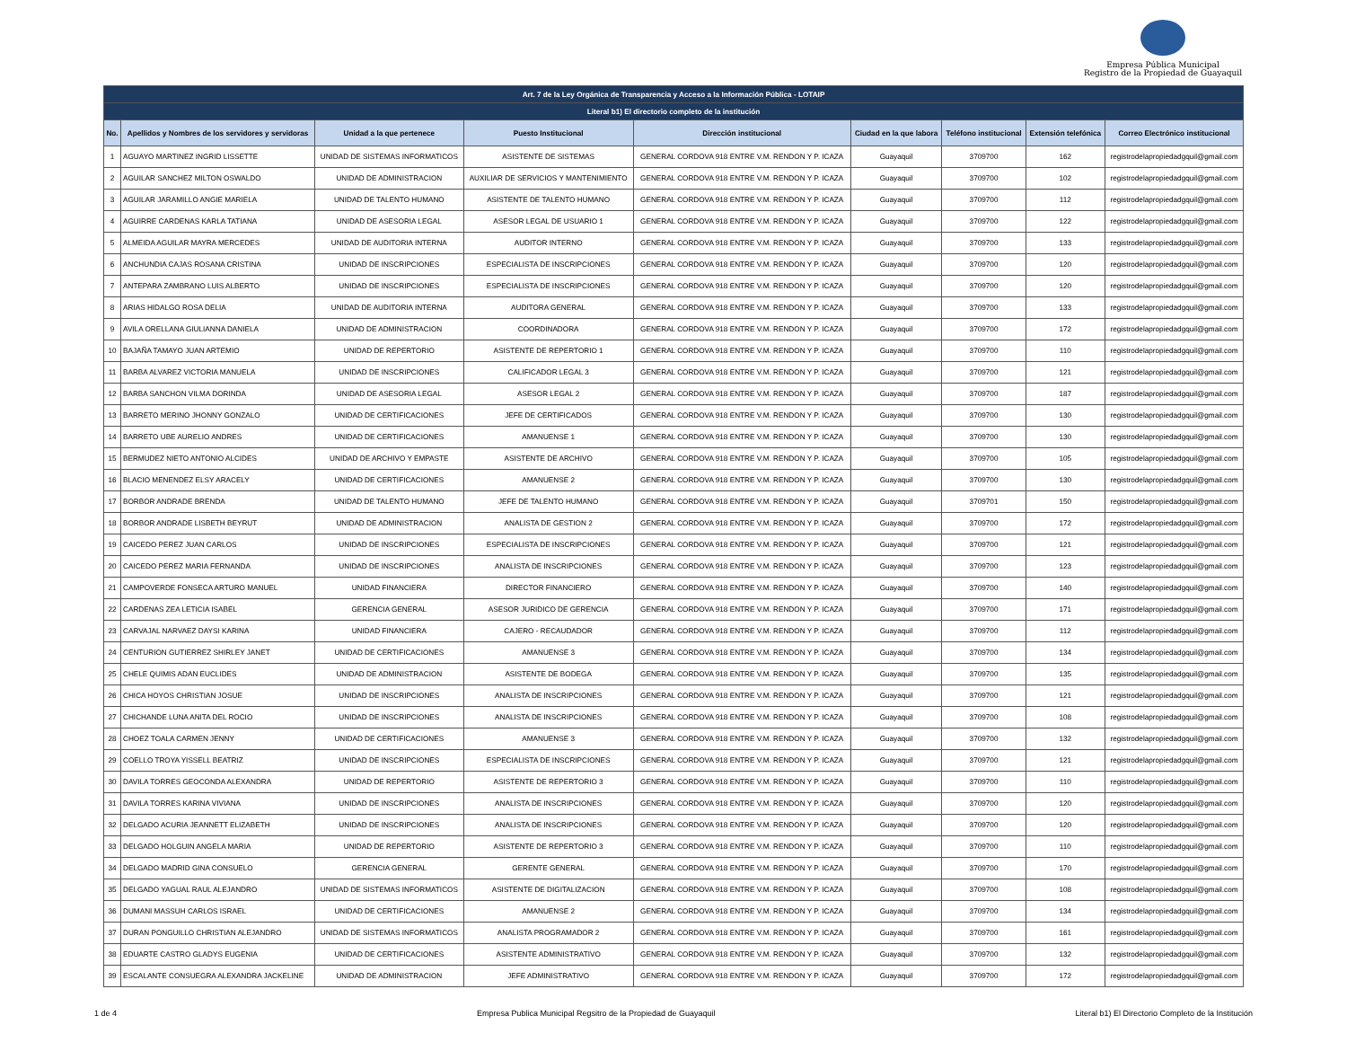Empresa Pública Municipal
Registro de la Propiedad de Guayaquil
| Art. 7 de la Ley Orgánica de Transparencia y Acceso a la Información Pública - LOTAIP | | | | | | | | |
| Literal b1) El directorio completo de la institución | | | | | | | | |
| No. | Apellidos y Nombres de los servidores y servidoras | Unidad a la que pertenece | Puesto Institucional | Dirección institucional | Ciudad en la que labora | Teléfono institucional | Extensión telefónica | Correo Electrónico institucional |
| 1 | AGUAYO MARTINEZ INGRID LISSETTE | UNIDAD DE SISTEMAS INFORMATICOS | ASISTENTE DE SISTEMAS | GENERAL CORDOVA 918 ENTRE V.M. RENDON Y P. ICAZA | Guayaquil | 3709700 | 162 | registrodelapropiedadgquil@gmail.com |
| 2 | AGUILAR SANCHEZ MILTON OSWALDO | UNIDAD DE ADMINISTRACION | AUXILIAR DE SERVICIOS Y MANTENIMIENTO | GENERAL CORDOVA 918 ENTRE V.M. RENDON Y P. ICAZA | Guayaquil | 3709700 | 102 | registrodelapropiedadgquil@gmail.com |
| 3 | AGUILAR JARAMILLO ANGIE MARIELA | UNIDAD DE TALENTO HUMANO | ASISTENTE DE TALENTO HUMANO | GENERAL CORDOVA 918 ENTRE V.M. RENDON Y P. ICAZA | Guayaquil | 3709700 | 112 | registrodelapropiedadgquil@gmail.com |
| 4 | AGUIRRE CARDENAS KARLA TATIANA | UNIDAD DE ASESORIA LEGAL | ASESOR LEGAL DE USUARIO 1 | GENERAL CORDOVA 918 ENTRE V.M. RENDON Y P. ICAZA | Guayaquil | 3709700 | 122 | registrodelapropiedadgquil@gmail.com |
| 5 | ALMEIDA AGUILAR MAYRA MERCEDES | UNIDAD DE AUDITORIA INTERNA | AUDITOR INTERNO | GENERAL CORDOVA 918 ENTRE V.M. RENDON Y P. ICAZA | Guayaquil | 3709700 | 133 | registrodelapropiedadgquil@gmail.com |
| 6 | ANCHUNDIA CAJAS ROSANA CRISTINA | UNIDAD DE INSCRIPCIONES | ESPECIALISTA DE INSCRIPCIONES | GENERAL CORDOVA 918 ENTRE V.M. RENDON Y P. ICAZA | Guayaquil | 3709700 | 120 | registrodelapropiedadgquil@gmail.com |
| 7 | ANTEPARA ZAMBRANO LUIS ALBERTO | UNIDAD DE INSCRIPCIONES | ESPECIALISTA DE INSCRIPCIONES | GENERAL CORDOVA 918 ENTRE V.M. RENDON Y P. ICAZA | Guayaquil | 3709700 | 120 | registrodelapropiedadgquil@gmail.com |
| 8 | ARIAS HIDALGO ROSA DELIA | UNIDAD DE AUDITORIA INTERNA | AUDITORA GENERAL | GENERAL CORDOVA 918 ENTRE V.M. RENDON Y P. ICAZA | Guayaquil | 3709700 | 133 | registrodelapropiedadgquil@gmail.com |
| 9 | AVILA ORELLANA GIULIANNA DANIELA | UNIDAD DE ADMINISTRACION | COORDINADORA | GENERAL CORDOVA 918 ENTRE V.M. RENDON Y P. ICAZA | Guayaquil | 3709700 | 172 | registrodelapropiedadgquil@gmail.com |
| 10 | BAJAÑA TAMAYO JUAN ARTEMIO | UNIDAD DE REPERTORIO | ASISTENTE DE REPERTORIO 1 | GENERAL CORDOVA 918 ENTRE V.M. RENDON Y P. ICAZA | Guayaquil | 3709700 | 110 | registrodelapropiedadgquil@gmail.com |
| 11 | BARBA ALVAREZ VICTORIA MANUELA | UNIDAD DE INSCRIPCIONES | CALIFICADOR LEGAL 3 | GENERAL CORDOVA 918 ENTRE V.M. RENDON Y P. ICAZA | Guayaquil | 3709700 | 121 | registrodelapropiedadgquil@gmail.com |
| 12 | BARBA SANCHON VILMA DORINDA | UNIDAD DE ASESORIA LEGAL | ASESOR LEGAL 2 | GENERAL CORDOVA 918 ENTRE V.M. RENDON Y P. ICAZA | Guayaquil | 3709700 | 187 | registrodelapropiedadgquil@gmail.com |
| 13 | BARRETO MERINO JHONNY GONZALO | UNIDAD DE CERTIFICACIONES | JEFE DE CERTIFICADOS | GENERAL CORDOVA 918 ENTRE V.M. RENDON Y P. ICAZA | Guayaquil | 3709700 | 130 | registrodelapropiedadgquil@gmail.com |
| 14 | BARRETO UBE AURELIO ANDRES | UNIDAD DE CERTIFICACIONES | AMANUENSE 1 | GENERAL CORDOVA 918 ENTRE V.M. RENDON Y P. ICAZA | Guayaquil | 3709700 | 130 | registrodelapropiedadgquil@gmail.com |
| 15 | BERMUDEZ NIETO ANTONIO ALCIDES | UNIDAD DE ARCHIVO Y EMPASTE | ASISTENTE DE ARCHIVO | GENERAL CORDOVA 918 ENTRE V.M. RENDON Y P. ICAZA | Guayaquil | 3709700 | 105 | registrodelapropiedadgquil@gmail.com |
| 16 | BLACIO MENENDEZ ELSY ARACELY | UNIDAD DE CERTIFICACIONES | AMANUENSE 2 | GENERAL CORDOVA 918 ENTRE V.M. RENDON Y P. ICAZA | Guayaquil | 3709700 | 130 | registrodelapropiedadgquil@gmail.com |
| 17 | BORBOR ANDRADE BRENDA | UNIDAD DE TALENTO HUMANO | JEFE DE TALENTO HUMANO | GENERAL CORDOVA 918 ENTRE V.M. RENDON Y P. ICAZA | Guayaquil | 3709701 | 150 | registrodelapropiedadgquil@gmail.com |
| 18 | BORBOR ANDRADE LISBETH BEYRUT | UNIDAD DE ADMINISTRACION | ANALISTA DE GESTION 2 | GENERAL CORDOVA 918 ENTRE V.M. RENDON Y P. ICAZA | Guayaquil | 3709700 | 172 | registrodelapropiedadgquil@gmail.com |
| 19 | CAICEDO PEREZ JUAN CARLOS | UNIDAD DE INSCRIPCIONES | ESPECIALISTA DE INSCRIPCIONES | GENERAL CORDOVA 918 ENTRE V.M. RENDON Y P. ICAZA | Guayaquil | 3709700 | 121 | registrodelapropiedadgquil@gmail.com |
| 20 | CAICEDO PEREZ MARIA FERNANDA | UNIDAD DE INSCRIPCIONES | ANALISTA DE INSCRIPCIONES | GENERAL CORDOVA 918 ENTRE V.M. RENDON Y P. ICAZA | Guayaquil | 3709700 | 123 | registrodelapropiedadgquil@gmail.com |
| 21 | CAMPOVERDE FONSECA ARTURO MANUEL | UNIDAD FINANCIERA | DIRECTOR FINANCIERO | GENERAL CORDOVA 918 ENTRE V.M. RENDON Y P. ICAZA | Guayaquil | 3709700 | 140 | registrodelapropiedadgquil@gmail.com |
| 22 | CARDENAS ZEA LETICIA ISABEL | GERENCIA GENERAL | ASESOR JURIDICO DE GERENCIA | GENERAL CORDOVA 918 ENTRE V.M. RENDON Y P. ICAZA | Guayaquil | 3709700 | 171 | registrodelapropiedadgquil@gmail.com |
| 23 | CARVAJAL NARVAEZ DAYSI KARINA | UNIDAD FINANCIERA | CAJERO - RECAUDADOR | GENERAL CORDOVA 918 ENTRE V.M. RENDON Y P. ICAZA | Guayaquil | 3709700 | 112 | registrodelapropiedadgquil@gmail.com |
| 24 | CENTURION GUTIERREZ SHIRLEY JANET | UNIDAD DE CERTIFICACIONES | AMANUENSE 3 | GENERAL CORDOVA 918 ENTRE V.M. RENDON Y P. ICAZA | Guayaquil | 3709700 | 134 | registrodelapropiedadgquil@gmail.com |
| 25 | CHELE QUIMIS ADAN EUCLIDES | UNIDAD DE ADMINISTRACION | ASISTENTE DE BODEGA | GENERAL CORDOVA 918 ENTRE V.M. RENDON Y P. ICAZA | Guayaquil | 3709700 | 135 | registrodelapropiedadgquil@gmail.com |
| 26 | CHICA HOYOS CHRISTIAN JOSUE | UNIDAD DE INSCRIPCIONES | ANALISTA DE INSCRIPCIONES | GENERAL CORDOVA 918 ENTRE V.M. RENDON Y P. ICAZA | Guayaquil | 3709700 | 121 | registrodelapropiedadgquil@gmail.com |
| 27 | CHICHANDE LUNA ANITA DEL ROCIO | UNIDAD DE INSCRIPCIONES | ANALISTA DE INSCRIPCIONES | GENERAL CORDOVA 918 ENTRE V.M. RENDON Y P. ICAZA | Guayaquil | 3709700 | 108 | registrodelapropiedadgquil@gmail.com |
| 28 | CHOEZ TOALA CARMEN JENNY | UNIDAD DE CERTIFICACIONES | AMANUENSE 3 | GENERAL CORDOVA 918 ENTRE V.M. RENDON Y P. ICAZA | Guayaquil | 3709700 | 132 | registrodelapropiedadgquil@gmail.com |
| 29 | COELLO TROYA YISSELL BEATRIZ | UNIDAD DE INSCRIPCIONES | ESPECIALISTA DE INSCRIPCIONES | GENERAL CORDOVA 918 ENTRE V.M. RENDON Y P. ICAZA | Guayaquil | 3709700 | 121 | registrodelapropiedadgquil@gmail.com |
| 30 | DAVILA TORRES GEOCONDA ALEXANDRA | UNIDAD DE REPERTORIO | ASISTENTE DE REPERTORIO 3 | GENERAL CORDOVA 918 ENTRE V.M. RENDON Y P. ICAZA | Guayaquil | 3709700 | 110 | registrodelapropiedadgquil@gmail.com |
| 31 | DAVILA TORRES KARINA VIVIANA | UNIDAD DE INSCRIPCIONES | ANALISTA DE INSCRIPCIONES | GENERAL CORDOVA 918 ENTRE V.M. RENDON Y P. ICAZA | Guayaquil | 3709700 | 120 | registrodelapropiedadgquil@gmail.com |
| 32 | DELGADO ACURIA JEANNETT ELIZABETH | UNIDAD DE INSCRIPCIONES | ANALISTA DE INSCRIPCIONES | GENERAL CORDOVA 918 ENTRE V.M. RENDON Y P. ICAZA | Guayaquil | 3709700 | 120 | registrodelapropiedadgquil@gmail.com |
| 33 | DELGADO HOLGUIN ANGELA MARIA | UNIDAD DE REPERTORIO | ASISTENTE DE REPERTORIO 3 | GENERAL CORDOVA 918 ENTRE V.M. RENDON Y P. ICAZA | Guayaquil | 3709700 | 110 | registrodelapropiedadgquil@gmail.com |
| 34 | DELGADO MADRID GINA CONSUELO | GERENCIA GENERAL | GERENTE GENERAL | GENERAL CORDOVA 918 ENTRE V.M. RENDON Y P. ICAZA | Guayaquil | 3709700 | 170 | registrodelapropiedadgquil@gmail.com |
| 35 | DELGADO YAGUAL RAUL ALEJANDRO | UNIDAD DE SISTEMAS INFORMATICOS | ASISTENTE DE DIGITALIZACION | GENERAL CORDOVA 918 ENTRE V.M. RENDON Y P. ICAZA | Guayaquil | 3709700 | 108 | registrodelapropiedadgquil@gmail.com |
| 36 | DUMANI MASSUH CARLOS ISRAEL | UNIDAD DE CERTIFICACIONES | AMANUENSE 2 | GENERAL CORDOVA 918 ENTRE V.M. RENDON Y P. ICAZA | Guayaquil | 3709700 | 134 | registrodelapropiedadgquil@gmail.com |
| 37 | DURAN PONGUILLO CHRISTIAN ALEJANDRO | UNIDAD DE SISTEMAS INFORMATICOS | ANALISTA PROGRAMADOR 2 | GENERAL CORDOVA 918 ENTRE V.M. RENDON Y P. ICAZA | Guayaquil | 3709700 | 161 | registrodelapropiedadgquil@gmail.com |
| 38 | EDUARTE CASTRO GLADYS EUGENIA | UNIDAD DE CERTIFICACIONES | ASISTENTE ADMINISTRATIVO | GENERAL CORDOVA 918 ENTRE V.M. RENDON Y P. ICAZA | Guayaquil | 3709700 | 132 | registrodelapropiedadgquil@gmail.com |
| 39 | ESCALANTE CONSUEGRA ALEXANDRA JACKELINE | UNIDAD DE ADMINISTRACION | JEFE ADMINISTRATIVO | GENERAL CORDOVA 918 ENTRE V.M. RENDON Y P. ICAZA | Guayaquil | 3709700 | 172 | registrodelapropiedadgquil@gmail.com |
1 de 4 Empresa Publica Municipal Regsitro de la Propiedad de Guayaquil Literal b1) El Directorio Completo de la Institución